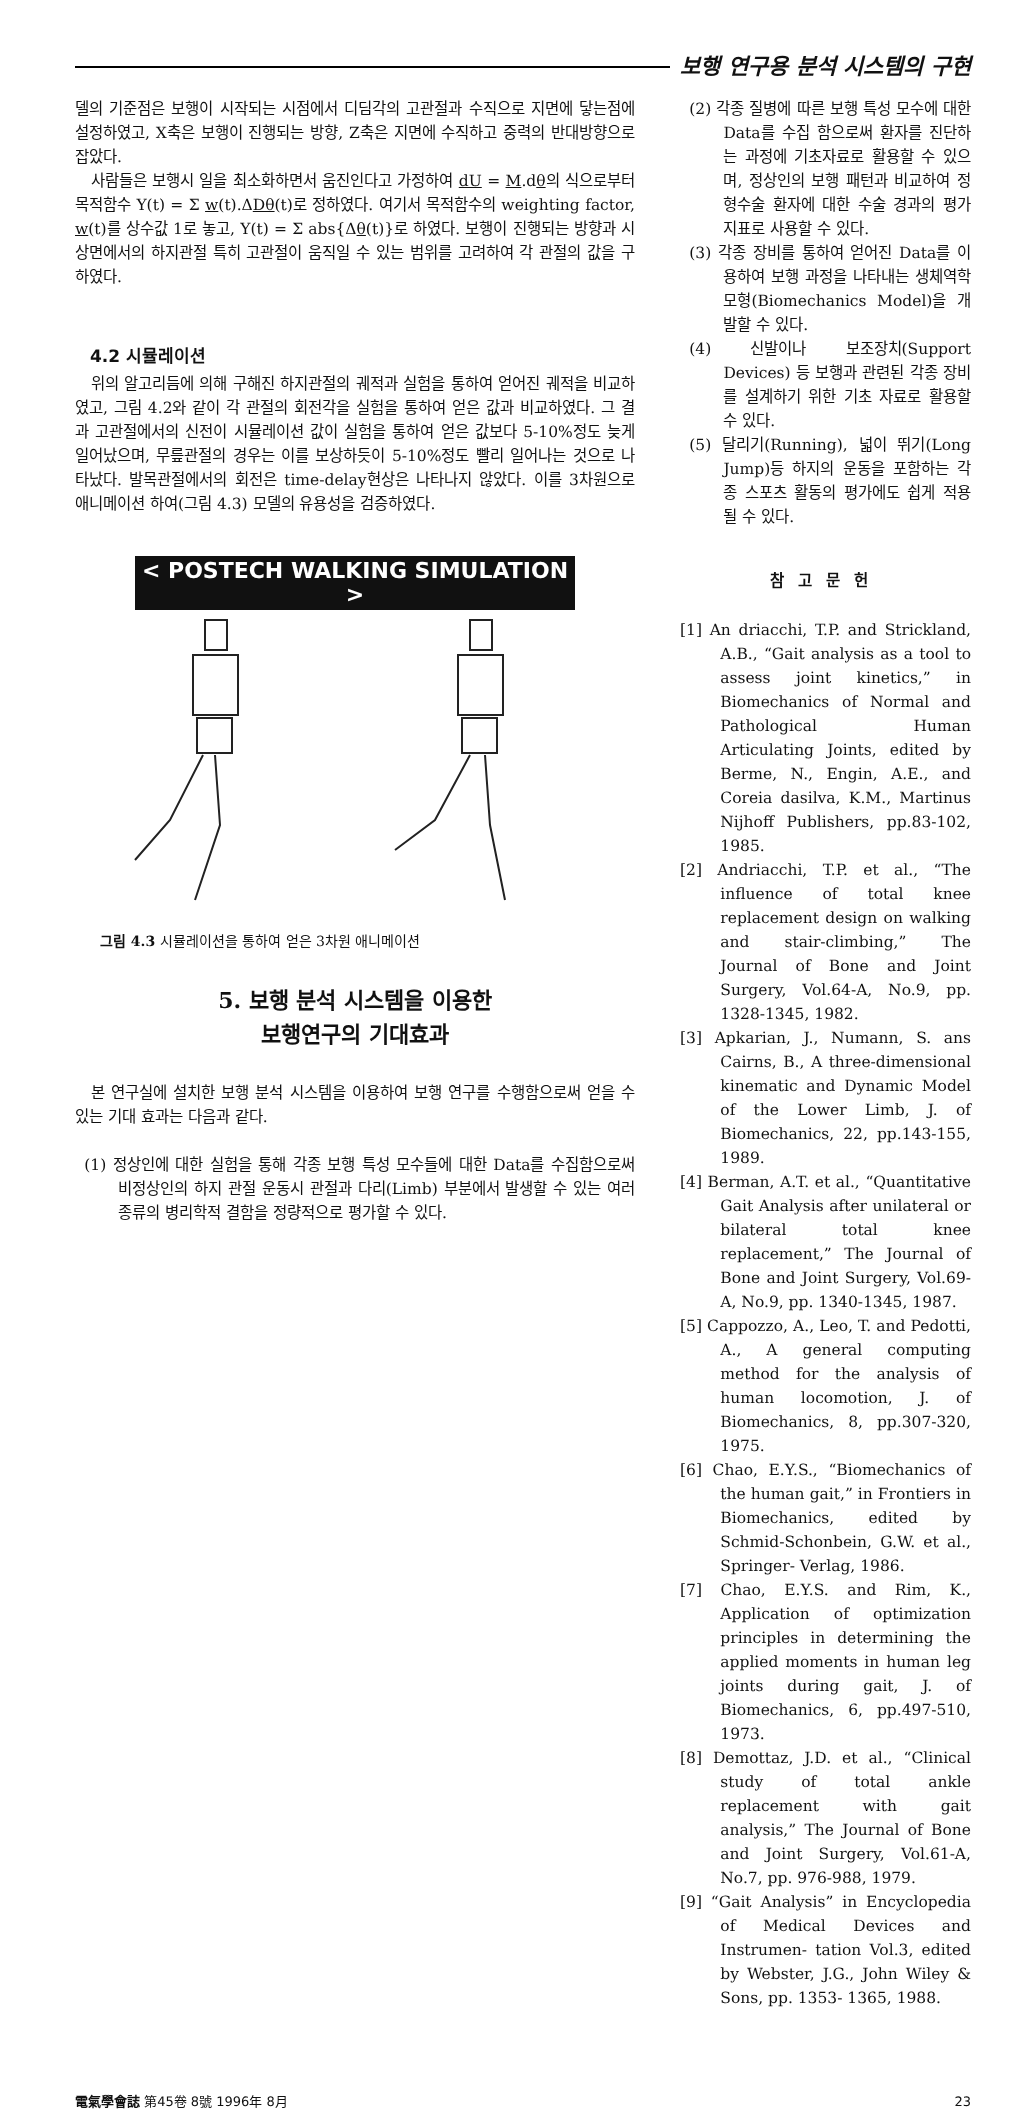보행 연구용 분석 시스템의 구현
델의 기준점은 보행이 시작되는 시점에서 디딤각의 고관절과 수직으로 지면에 닿는점에 설정하였고, X축은 보행이 진행되는 방향, Z축은 지면에 수직하고 중력의 반대방향으로 잡았다.
사람들은 보행시 일을 최소화하면서 움진인다고 가정하여 dU = M.dθ의 식으로부터 목적함수 Y(t) = Σ w(t).ΔDθ(t)로 정하였다. 여기서 목적함수의 weighting factor, w(t)를 상수값 1로 놓고, Y(t) = Σ abs{Δθ(t)}로 하였다. 보행이 진행되는 방향과 시상면에서의 하지관절 특히 고관절이 움직일 수 있는 범위를 고려하여 각 관절의 값을 구하였다.
4.2 시뮬레이션
위의 알고리듬에 의해 구해진 하지관절의 궤적과 실험을 통하여 얻어진 궤적을 비교하였고, 그림 4.2와 같이 각 관절의 회전각을 실험을 통하여 얻은 값과 비교하였다. 그 결과 고관절에서의 신전이 시뮬레이션 값이 실험을 통하여 얻은 값보다 5-10%정도 늦게 일어났으며, 무릎관절의 경우는 이를 보상하듯이 5-10%정도 빨리 일어나는 것으로 나타났다. 발목관절에서의 회전은 time-delay현상은 나타나지 않았다. 이를 3차원으로 애니메이션 하여(그림 4.3) 모델의 유용성을 검증하였다.
< POSTECH WALKING SIMULATION >
그림 4.3 시뮬레이션을 통하여 얻은 3차원 애니메이션
5. 보행 분석 시스템을 이용한
보행연구의 기대효과
본 연구실에 설치한 보행 분석 시스템을 이용하여 보행 연구를 수행함으로써 얻을 수 있는 기대 효과는 다음과 같다.
(1) 정상인에 대한 실험을 통해 각종 보행 특성 모수들에 대한 Data를 수집함으로써 비정상인의 하지 관절 운동시 관절과 다리(Limb) 부분에서 발생할 수 있는 여러종류의 병리학적 결함을 정량적으로 평가할 수 있다.
(2) 각종 질병에 따른 보행 특성 모수에 대한 Data를 수집 함으로써 환자를 진단하는 과정에 기초자료로 활용할 수 있으며, 정상인의 보행 패턴과 비교하여 정형수술 환자에 대한 수술 경과의 평가 지표로 사용할 수 있다.
(3) 각종 장비를 통하여 얻어진 Data를 이용하여 보행 과정을 나타내는 생체역학 모형(Biomechanics Model)을 개발할 수 있다.
(4) 신발이나 보조장치(Support Devices) 등 보행과 관련된 각종 장비를 설계하기 위한 기초 자료로 활용할 수 있다.
(5) 달리기(Running), 넓이 뛰기(Long Jump)등 하지의 운동을 포함하는 각종 스포츠 활동의 평가에도 쉽게 적용될 수 있다.
참고문헌
[1] An driacchi, T.P. and Strickland, A.B., “Gait analysis as a tool to assess joint kinetics,” in Biomechanics of Normal and Pathological Human Articulating Joints, edited by Berme, N., Engin, A.E., and Coreia dasilva, K.M., Martinus Nijhoff Publishers, pp.83-102, 1985.
[2] Andriacchi, T.P. et al., “The influence of total knee replacement design on walking and stair-climbing,” The Journal of Bone and Joint Surgery, Vol.64-A, No.9, pp. 1328-1345, 1982.
[3] Apkarian, J., Numann, S. ans Cairns, B., A three-dimensional kinematic and Dynamic Model of the Lower Limb, J. of Biomechanics, 22, pp.143-155, 1989.
[4] Berman, A.T. et al., “Quantitative Gait Analysis after unilateral or bilateral total knee replacement,” The Journal of Bone and Joint Surgery, Vol.69-A, No.9, pp. 1340-1345, 1987.
[5] Cappozzo, A., Leo, T. and Pedotti, A., A general computing method for the analysis of human locomotion, J. of Biomechanics, 8, pp.307-320, 1975.
[6] Chao, E.Y.S., “Biomechanics of the human gait,” in Frontiers in Biomechanics, edited by Schmid-Schonbein, G.W. et al., Springer- Verlag, 1986.
[7] Chao, E.Y.S. and Rim, K., Application of optimization principles in determining the applied moments in human leg joints during gait, J. of Biomechanics, 6, pp.497-510, 1973.
[8] Demottaz, J.D. et al., “Clinical study of total ankle replacement with gait analysis,” The Journal of Bone and Joint Surgery, Vol.61-A, No.7, pp. 976-988, 1979.
[9] “Gait Analysis” in Encyclopedia of Medical Devices and Instrumen- tation Vol.3, edited by Webster, J.G., John Wiley & Sons, pp. 1353- 1365, 1988.
電氣學會誌 第45卷 8號 1996年 8月 23